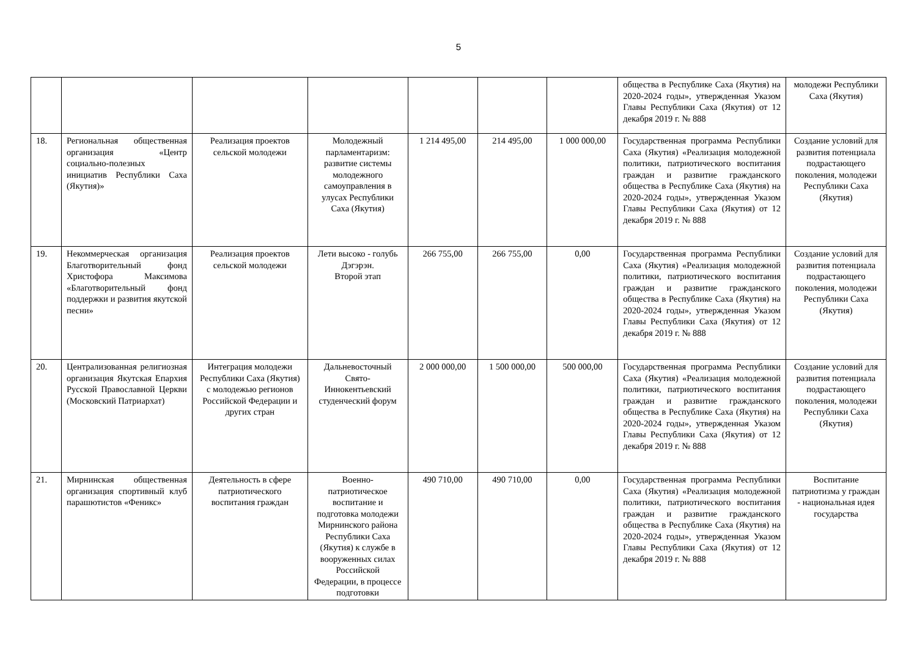5
| | | | | | | | общества в Республике Саха (Якутия) на 2020-2024 годы», утвержденная Указом Главы Республики Саха (Якутия) от 12 декабря 2019 г. № 888 | молодежи Республики Саха (Якутия) |
| 18. | Региональная общественная организация «Центр социально-полезных инициатив Республики Саха (Якутия)» | Реализация проектов сельской молодежи | Молодежный парламентаризм: развитие системы молодежного самоуправления в улусах Республики Саха (Якутия) | 1 214 495,00 | 214 495,00 | 1 000 000,00 | Государственная программа Республики Саха (Якутия) «Реализация молодежной политики, патриотического воспитания граждан и развитие гражданского общества в Республике Саха (Якутия) на 2020-2024 годы», утвержденная Указом Главы Республики Саха (Якутия) от 12 декабря 2019 г. № 888 | Создание условий для развития потенциала подрастающего поколения, молодежи Республики Саха (Якутия) |
| 19. | Некоммерческая организация Благотворительный фонд Христофора Максимова «Благотворительный фонд поддержки и развития якутской песни» | Реализация проектов сельской молодежи | Лети высоко - голубь Дэгэрэн. Второй этап | 266 755,00 | 266 755,00 | 0,00 | Государственная программа Республики Саха (Якутия) «Реализация молодежной политики, патриотического воспитания граждан и развитие гражданского общества в Республике Саха (Якутия) на 2020-2024 годы», утвержденная Указом Главы Республики Саха (Якутия) от 12 декабря 2019 г. № 888 | Создание условий для развития потенциала подрастающего поколения, молодежи Республики Саха (Якутия) |
| 20. | Централизованная религиозная организация Якутская Епархия Русской Православной Церкви (Московский Патриархат) | Интеграция молодежи Республики Саха (Якутия) с молодежью регионов Российской Федерации и других стран | Дальневосточный Свято-Иннокентьевский студенческий форум | 2 000 000,00 | 1 500 000,00 | 500 000,00 | Государственная программа Республики Саха (Якутия) «Реализация молодежной политики, патриотического воспитания граждан и развитие гражданского общества в Республике Саха (Якутия) на 2020-2024 годы», утвержденная Указом Главы Республики Саха (Якутия) от 12 декабря 2019 г. № 888 | Создание условий для развития потенциала подрастающего поколения, молодежи Республики Саха (Якутия) |
| 21. | Мирнинская общественная организация спортивный клуб парашютистов «Феникс» | Деятельность в сфере патриотического воспитания граждан | Военно-патриотическое воспитание и подготовка молодежи Мирнинского района Республики Саха (Якутия) к службе в вооруженных силах Российской Федерации, в процессе подготовки | 490 710,00 | 490 710,00 | 0,00 | Государственная программа Республики Саха (Якутия) «Реализация молодежной политики, патриотического воспитания граждан и развитие гражданского общества в Республике Саха (Якутия) на 2020-2024 годы», утвержденная Указом Главы Республики Саха (Якутия) от 12 декабря 2019 г. № 888 | Воспитание патриотизма у граждан - национальная идея государства |